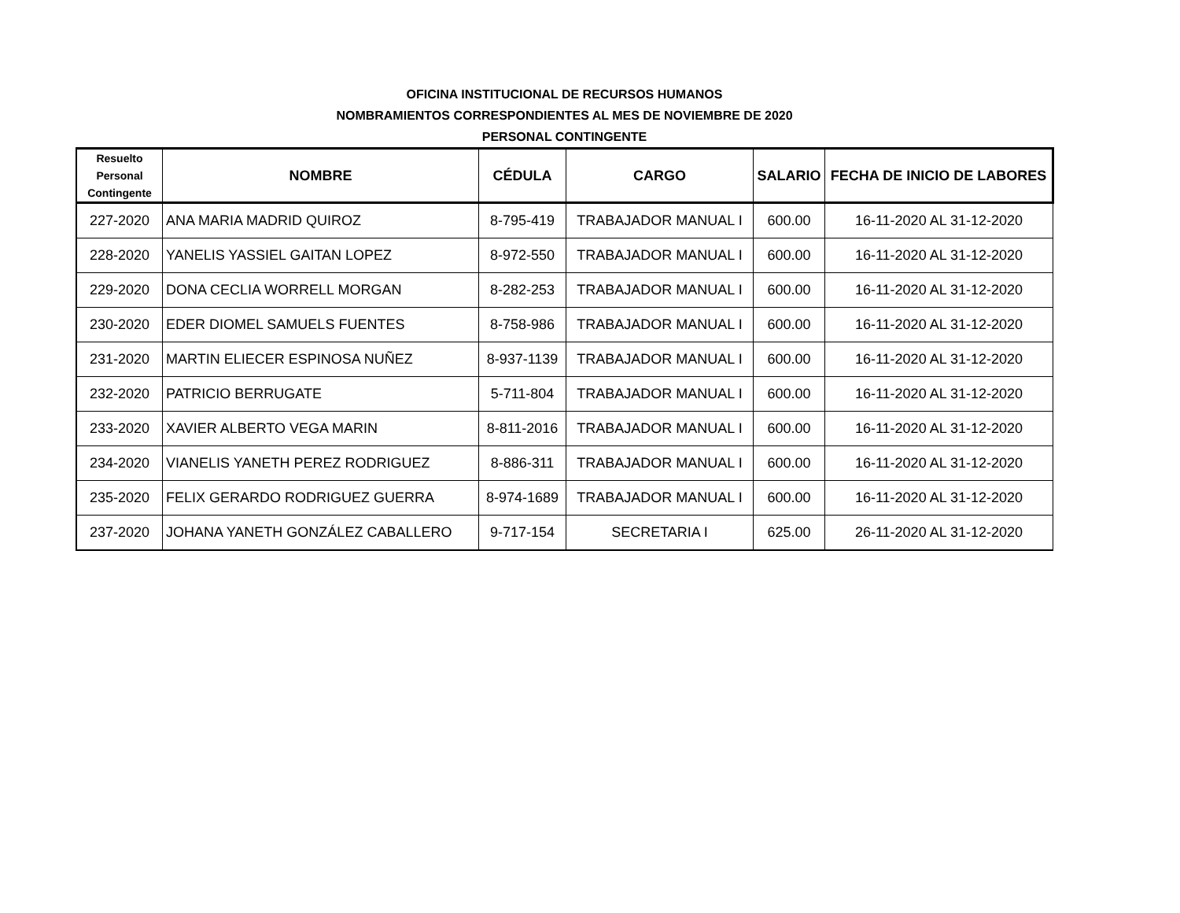OFICINA INSTITUCIONAL DE RECURSOS HUMANOS
NOMBRAMIENTOS CORRESPONDIENTES AL MES DE NOVIEMBRE DE 2020
PERSONAL CONTINGENTE
| Resuelto Personal Contingente | NOMBRE | CÉDULA | CARGO | SALARIO | FECHA DE INICIO DE LABORES |
| --- | --- | --- | --- | --- | --- |
| 227-2020 | ANA MARIA MADRID QUIROZ | 8-795-419 | TRABAJADOR MANUAL I | 600.00 | 16-11-2020 AL 31-12-2020 |
| 228-2020 | YANELIS YASSIEL GAITAN LOPEZ | 8-972-550 | TRABAJADOR MANUAL I | 600.00 | 16-11-2020 AL 31-12-2020 |
| 229-2020 | DONA CECLIA WORRELL MORGAN | 8-282-253 | TRABAJADOR MANUAL I | 600.00 | 16-11-2020 AL 31-12-2020 |
| 230-2020 | EDER DIOMEL SAMUELS FUENTES | 8-758-986 | TRABAJADOR MANUAL I | 600.00 | 16-11-2020 AL 31-12-2020 |
| 231-2020 | MARTIN ELIECER ESPINOSA NUÑEZ | 8-937-1139 | TRABAJADOR MANUAL I | 600.00 | 16-11-2020 AL 31-12-2020 |
| 232-2020 | PATRICIO BERRUGATE | 5-711-804 | TRABAJADOR MANUAL I | 600.00 | 16-11-2020 AL 31-12-2020 |
| 233-2020 | XAVIER ALBERTO VEGA MARIN | 8-811-2016 | TRABAJADOR MANUAL I | 600.00 | 16-11-2020 AL 31-12-2020 |
| 234-2020 | VIANELIS YANETH PEREZ RODRIGUEZ | 8-886-311 | TRABAJADOR MANUAL I | 600.00 | 16-11-2020 AL 31-12-2020 |
| 235-2020 | FELIX GERARDO RODRIGUEZ GUERRA | 8-974-1689 | TRABAJADOR MANUAL I | 600.00 | 16-11-2020 AL 31-12-2020 |
| 237-2020 | JOHANA YANETH GONZÁLEZ CABALLERO | 9-717-154 | SECRETARIA I | 625.00 | 26-11-2020 AL 31-12-2020 |